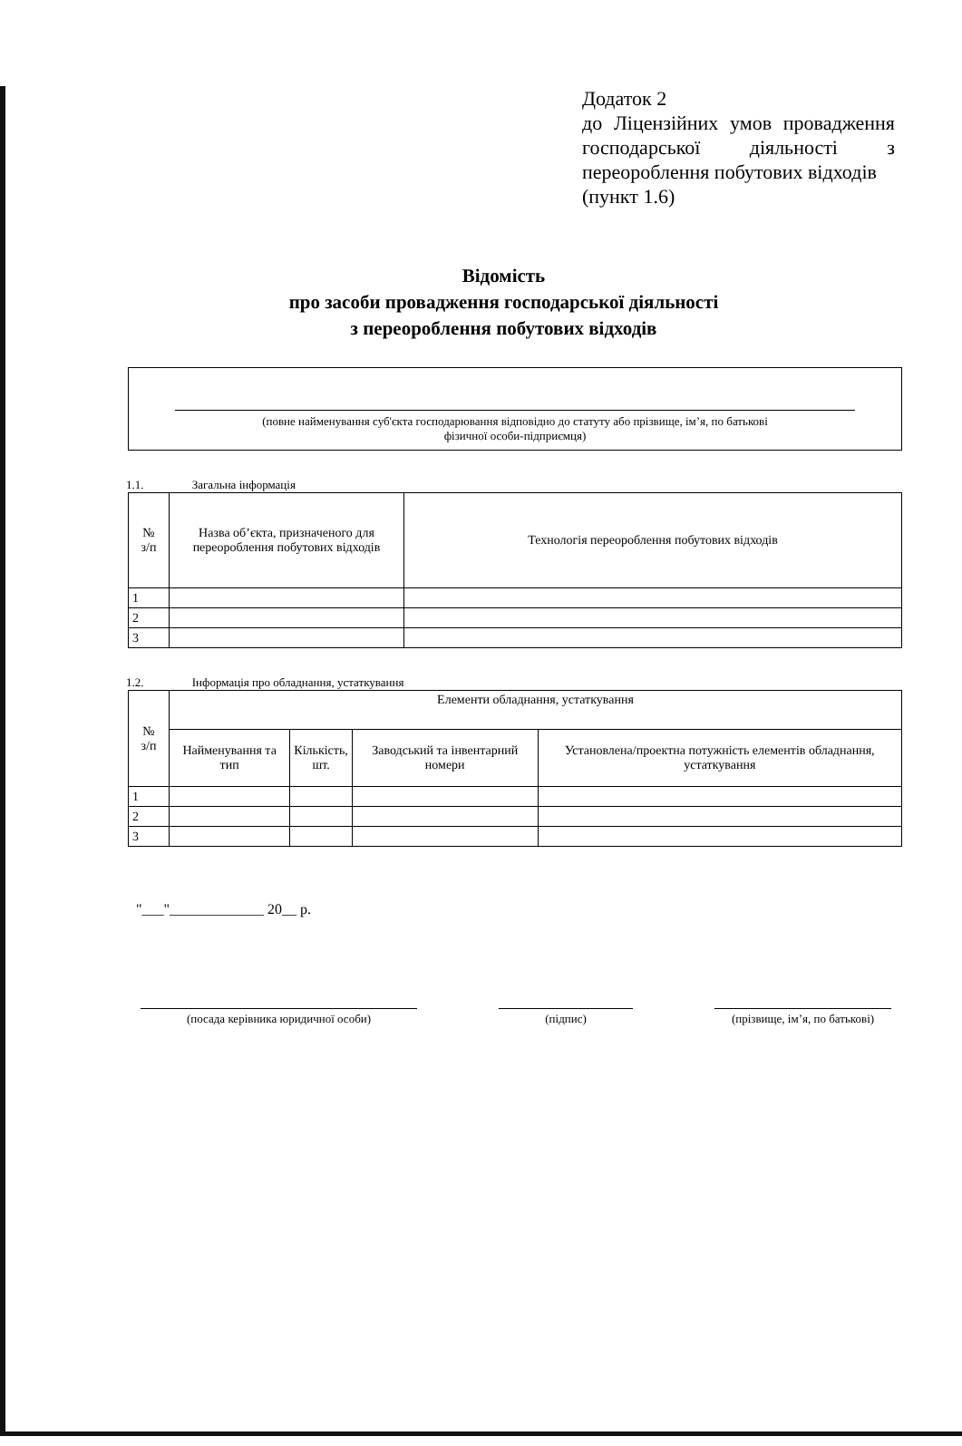Додаток 2
до Ліцензійних умов провадження господарської діяльності з переороблення побутових відходів
(пункт 1.6)
Відомість
про засоби провадження господарської діяльності
з переороблення побутових відходів
(повне найменування суб'єкта господарювання відповідно до статуту або прізвище, ім’я, по батькові
фізичної особи-підприємця)
1.1. Загальна інформація
| № з/п | Назва об’єкта, призначеного для переороблення побутових відходів | Технологія переороблення побутових відходів |
| --- | --- | --- |
| 1 | | |
| 2 | | |
| 3 | | |
1.2. Інформація про обладнання, устаткування
| № з/п | Елементи обладнання, устаткування | | | |
| --- | --- | --- | --- | --- |
| | Найменування та тип | Кількість, шт. | Заводський та інвентарний номери | Установлена/проектна потужність елементів обладнання, устаткування |
| 1 | | | | |
| 2 | | | | |
| 3 | | | | |
"___"_____________ 20__ р.
(посада керівника юридичної особи) (підпис) (прізвище, ім’я, по батькові)